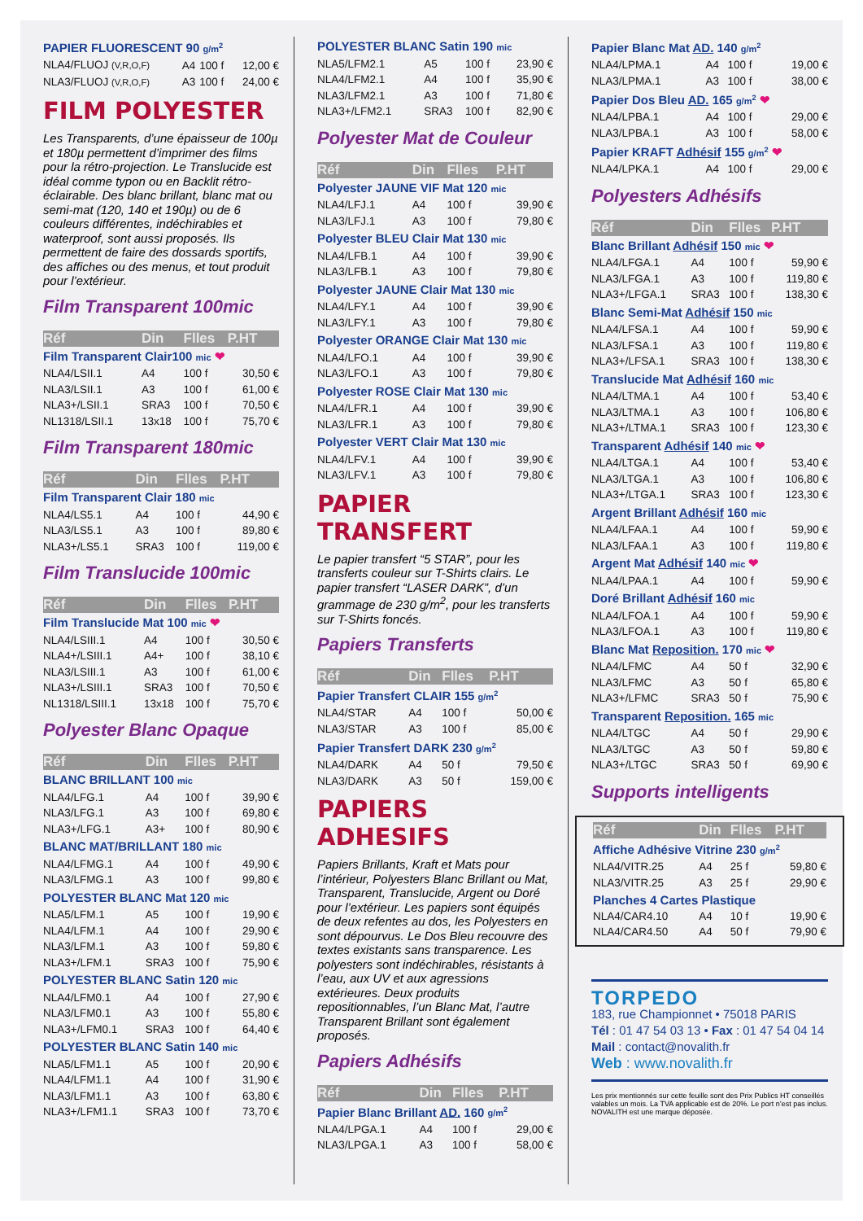| PAPIER FLUORESCENT 90 g/m<sup>2</sup> | | | |
| NLA4/FLUOJ (V,R,O,F) | A4 | 100 f | 12,00 € |
| NLA3/FLUOJ (V,R,O,F) | A3 | 100 f | 24,00 € |
FILM POLYESTER
Les Transparents, d’une épaisseur de 100µ et 180µ permettent d’imprimer des films pour la rétro-projection. Le Translucide est idéal comme typon ou en Backlit rétro-éclairable. Des blanc brillant, blanc mat ou semi-mat (120, 140 et 190µ) ou de 6 couleurs différentes, indéchirables et waterproof, sont aussi proposés. Ils permettent de faire des dossards sportifs, des affiches ou des menus, et tout produit pour l’extérieur.
Film Transparent 100mic
| Réf | Din | Flles | P.HT |
| --- | --- | --- | --- |
| Film Transparent Clair100 mic ❤ | | | |
| NLA4/LSII.1 | A4 | 100 f | 30,50 € |
| NLA3/LSII.1 | A3 | 100 f | 61,00 € |
| NLA3+/LSII.1 | SRA3 | 100 f | 70,50 € |
| NL1318/LSII.1 | 13x18 | 100 f | 75,70 € |
Film Transparent 180mic
| Réf | Din | Flles | P.HT |
| --- | --- | --- | --- |
| Film Transparent Clair 180 mic | | | |
| NLA4/LS5.1 | A4 | 100 f | 44,90 € |
| NLA3/LS5.1 | A3 | 100 f | 89,80 € |
| NLA3+/LS5.1 | SRA3 | 100 f | 119,00 € |
Film Translucide 100mic
| Réf | Din | Flles | P.HT |
| --- | --- | --- | --- |
| Film Translucide Mat 100 mic ❤ | | | |
| NLA4/LSIII.1 | A4 | 100 f | 30,50 € |
| NLA4+/LSIII.1 | A4+ | 100 f | 38,10 € |
| NLA3/LSIII.1 | A3 | 100 f | 61,00 € |
| NLA3+/LSIII.1 | SRA3 | 100 f | 70,50 € |
| NL1318/LSIII.1 | 13x18 | 100 f | 75,70 € |
Polyester Blanc Opaque
| Réf | Din | Flles | P.HT |
| --- | --- | --- | --- |
| BLANC BRILLANT 100 mic | | | |
| NLA4/LFG.1 | A4 | 100 f | 39,90 € |
| NLA3/LFG.1 | A3 | 100 f | 69,80 € |
| NLA3+/LFG.1 | A3+ | 100 f | 80,90 € |
| BLANC MAT/BRILLANT 180 mic | | | |
| NLA4/LFMG.1 | A4 | 100 f | 49,90 € |
| NLA3/LFMG.1 | A3 | 100 f | 99,80 € |
| POLYESTER BLANC Mat 120 mic | | | |
| NLA5/LFM.1 | A5 | 100 f | 19,90 € |
| NLA4/LFM.1 | A4 | 100 f | 29,90 € |
| NLA3/LFM.1 | A3 | 100 f | 59,80 € |
| NLA3+/LFM.1 | SRA3 | 100 f | 75,90 € |
| POLYESTER BLANC Satin 120 mic | | | |
| NLA4/LFM0.1 | A4 | 100 f | 27,90 € |
| NLA3/LFM0.1 | A3 | 100 f | 55,80 € |
| NLA3+/LFM0.1 | SRA3 | 100 f | 64,40 € |
| POLYESTER BLANC Satin 140 mic | | | |
| NLA5/LFM1.1 | A5 | 100 f | 20,90 € |
| NLA4/LFM1.1 | A4 | 100 f | 31,90 € |
| NLA3/LFM1.1 | A3 | 100 f | 63,80 € |
| NLA3+/LFM1.1 | SRA3 | 100 f | 73,70 € |
| POLYESTER BLANC Satin 190 mic | | | |
| NLA5/LFM2.1 | A5 | 100 f | 23,90 € |
| NLA4/LFM2.1 | A4 | 100 f | 35,90 € |
| NLA3/LFM2.1 | A3 | 100 f | 71,80 € |
| NLA3+/LFM2.1 | SRA3 | 100 f | 82,90 € |
Polyester Mat de Couleur
| Réf | Din | Flles | P.HT |
| --- | --- | --- | --- |
| Polyester JAUNE VIF Mat 120 mic | | | |
| NLA4/LFJ.1 | A4 | 100 f | 39,90 € |
| NLA3/LFJ.1 | A3 | 100 f | 79,80 € |
| Polyester BLEU Clair Mat 130 mic | | | |
| NLA4/LFB.1 | A4 | 100 f | 39,90 € |
| NLA3/LFB.1 | A3 | 100 f | 79,80 € |
| Polyester JAUNE Clair Mat 130 mic | | | |
| NLA4/LFY.1 | A4 | 100 f | 39,90 € |
| NLA3/LFY.1 | A3 | 100 f | 79,80 € |
| Polyester ORANGE Clair Mat 130 mic | | | |
| NLA4/LFO.1 | A4 | 100 f | 39,90 € |
| NLA3/LFO.1 | A3 | 100 f | 79,80 € |
| Polyester ROSE Clair Mat 130 mic | | | |
| NLA4/LFR.1 | A4 | 100 f | 39,90 € |
| NLA3/LFR.1 | A3 | 100 f | 79,80 € |
| Polyester VERT Clair Mat 130 mic | | | |
| NLA4/LFV.1 | A4 | 100 f | 39,90 € |
| NLA3/LFV.1 | A3 | 100 f | 79,80 € |
PAPIER TRANSFERT
Le papier transfert “5 STAR”, pour les transferts couleur sur T-Shirts clairs. Le papier transfert “LASER DARK”, d’un grammage de 230 g/m<sup>2</sup>, pour les transferts sur T-Shirts foncés.
Papiers Transferts
| Réf | Din | Flles | P.HT |
| --- | --- | --- | --- |
| Papier Transfert CLAIR 155 g/m<sup>2</sup> | | | |
| NLA4/STAR | A4 | 100 f | 50,00 € |
| NLA3/STAR | A3 | 100 f | 85,00 € |
| Papier Transfert DARK 230 g/m<sup>2</sup> | | | |
| NLA4/DARK | A4 | 50 f | 79,50 € |
| NLA3/DARK | A3 | 50 f | 159,00 € |
PAPIERS ADHESIFS
Papiers Brillants, Kraft et Mats pour l’intérieur, Polyesters Blanc Brillant ou Mat, Transparent, Translucide, Argent ou Doré pour l’extérieur. Les papiers sont équipés de deux refentes au dos, les Polyesters en sont dépourvus. Le Dos Bleu recouvre des textes existants sans transparence. Les polyesters sont indéchirables, résistants à l’eau, aux UV et aux agressions extérieures. Deux produits repositionnables, l’un Blanc Mat, l’autre Transparent Brillant sont également proposés.
Papiers Adhésifs
| Réf | Din | Flles | P.HT |
| --- | --- | --- | --- |
| Papier Blanc Brillant AD. 160 g/m<sup>2</sup> | | | |
| NLA4/LPGA.1 | A4 | 100 f | 29,00 € |
| NLA3/LPGA.1 | A3 | 100 f | 58,00 € |
| Papier Blanc Mat AD. 140 g/m<sup>2</sup> | | | |
| NLA4/LPMA.1 | A4 | 100 f | 19,00 € |
| NLA3/LPMA.1 | A3 | 100 f | 38,00 € |
| Papier Dos Bleu AD. 165 g/m<sup>2</sup> ❤ | | | |
| NLA4/LPBA.1 | A4 | 100 f | 29,00 € |
| NLA3/LPBA.1 | A3 | 100 f | 58,00 € |
| Papier KRAFT Adhésif 155 g/m<sup>2</sup> ❤ | | | |
| NLA4/LPKA.1 | A4 | 100 f | 29,00 € |
Polyesters Adhésifs
| Réf | Din | Flles | P.HT |
| --- | --- | --- | --- |
| Blanc Brillant Adhésif 150 mic ❤ | | | |
| NLA4/LFGA.1 | A4 | 100 f | 59,90 € |
| NLA3/LFGA.1 | A3 | 100 f | 119,80 € |
| NLA3+/LFGA.1 | SRA3 | 100 f | 138,30 € |
| Blanc Semi-Mat Adhésif 150 mic | | | |
| NLA4/LFSA.1 | A4 | 100 f | 59,90 € |
| NLA3/LFSA.1 | A3 | 100 f | 119,80 € |
| NLA3+/LFSA.1 | SRA3 | 100 f | 138,30 € |
| Translucide Mat Adhésif 160 mic | | | |
| NLA4/LTMA.1 | A4 | 100 f | 53,40 € |
| NLA3/LTMA.1 | A3 | 100 f | 106,80 € |
| NLA3+/LTMA.1 | SRA3 | 100 f | 123,30 € |
| Transparent Adhésif 140 mic ❤ | | | |
| NLA4/LTGA.1 | A4 | 100 f | 53,40 € |
| NLA3/LTGA.1 | A3 | 100 f | 106,80 € |
| NLA3+/LTGA.1 | SRA3 | 100 f | 123,30 € |
| Argent Brillant Adhésif 160 mic | | | |
| NLA4/LFAA.1 | A4 | 100 f | 59,90 € |
| NLA3/LFAA.1 | A3 | 100 f | 119,80 € |
| Argent Mat Adhésif 140 mic ❤ | | | |
| NLA4/LPAA.1 | A4 | 100 f | 59,90 € |
| Doré Brillant Adhésif 160 mic | | | |
| NLA4/LFOA.1 | A4 | 100 f | 59,90 € |
| NLA3/LFOA.1 | A3 | 100 f | 119,80 € |
| Blanc Mat Reposition. 170 mic ❤ | | | |
| NLA4/LFMC | A4 | 50 f | 32,90 € |
| NLA3/LFMC | A3 | 50 f | 65,80 € |
| NLA3+/LFMC | SRA3 | 50 f | 75,90 € |
| Transparent Reposition. 165 mic | | | |
| NLA4/LTGC | A4 | 50 f | 29,90 € |
| NLA3/LTGC | A3 | 50 f | 59,80 € |
| NLA3+/LTGC | SRA3 | 50 f | 69,90 € |
Supports intelligents
| Réf | Din | Flles | P.HT |
| --- | --- | --- | --- |
| Affiche Adhésive Vitrine 230 g/m<sup>2</sup> | | | |
| NLA4/VITR.25 | A4 | 25 f | 59,80 € |
| NLA3/VITR.25 | A3 | 25 f | 29,90 € |
| Planches 4 Cartes Plastique | | | |
| NLA4/CAR4.10 | A4 | 10 f | 19,90 € |
| NLA4/CAR4.50 | A4 | 50 f | 79,90 € |
TORPEDO
183, rue Championnet • 75018 PARIS
Tél : 01 47 54 03 13 • Fax : 01 47 54 04 14
Mail : contact@novalith.fr
Web : www.novalith.fr
Les prix mentionnés sur cette feuille sont des Prix Publics HT conseillés valables un mois. La TVA applicable est de 20%. Le port n’est pas inclus. NOVALITH est une marque déposée.